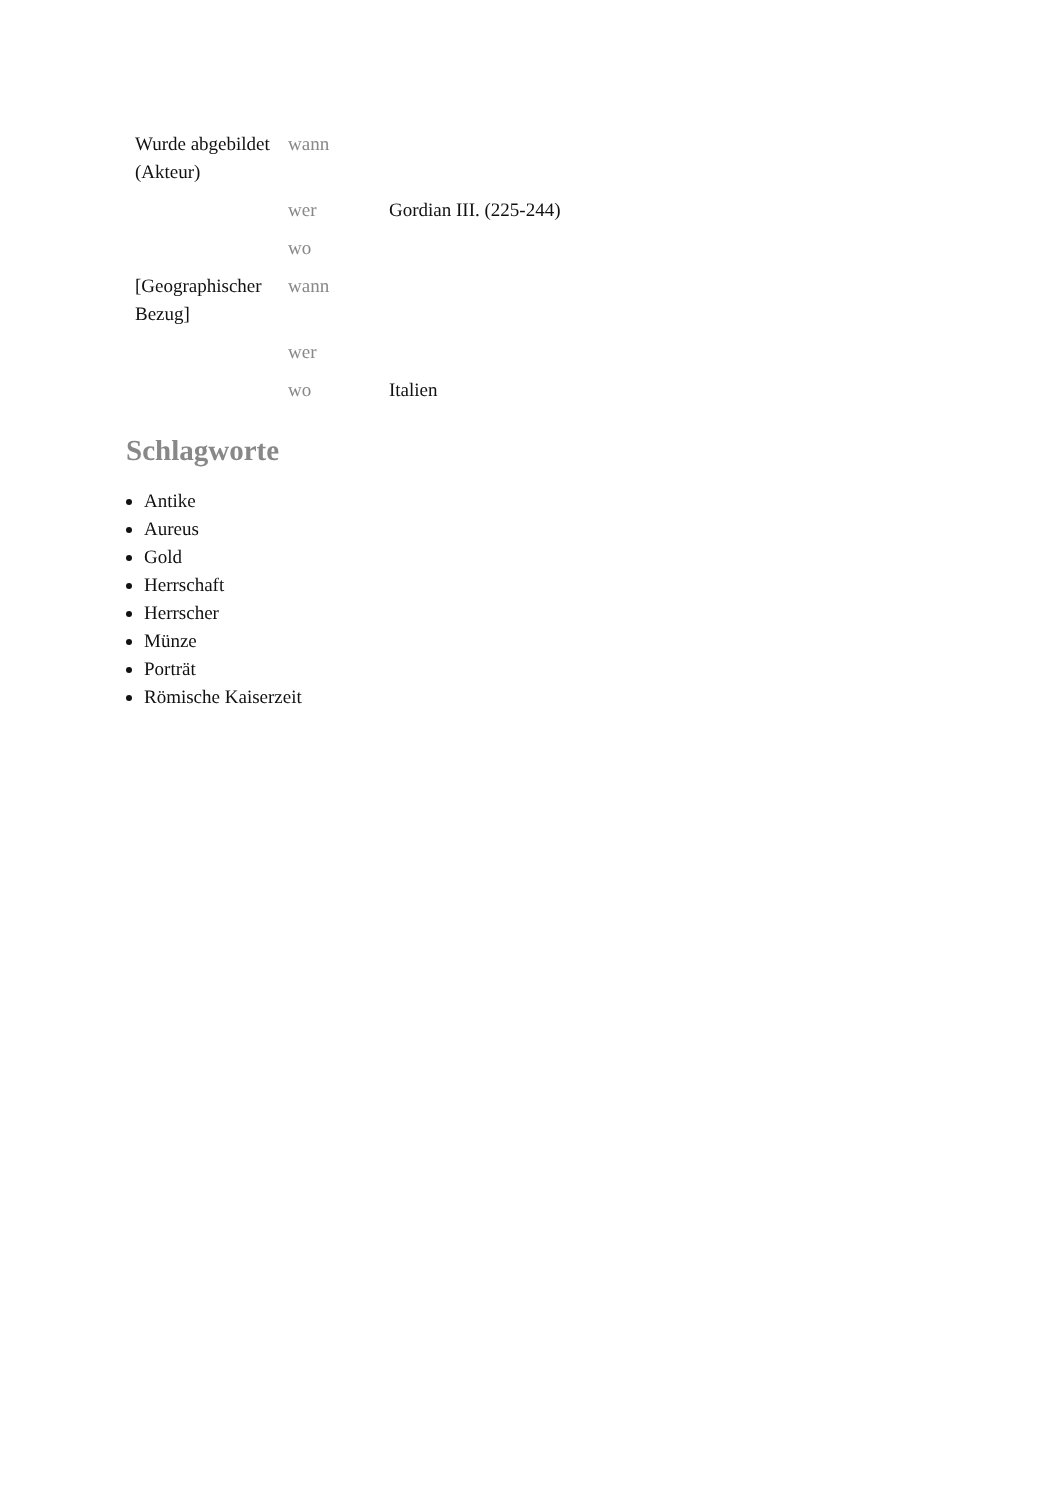| Wurde abgebildet (Akteur) | wann | |
| | wer | Gordian III. (225-244) |
| | wo | |
| [Geographischer Bezug] | wann | |
| | wer | |
| | wo | Italien |
Schlagworte
Antike
Aureus
Gold
Herrschaft
Herrscher
Münze
Porträt
Römische Kaiserzeit